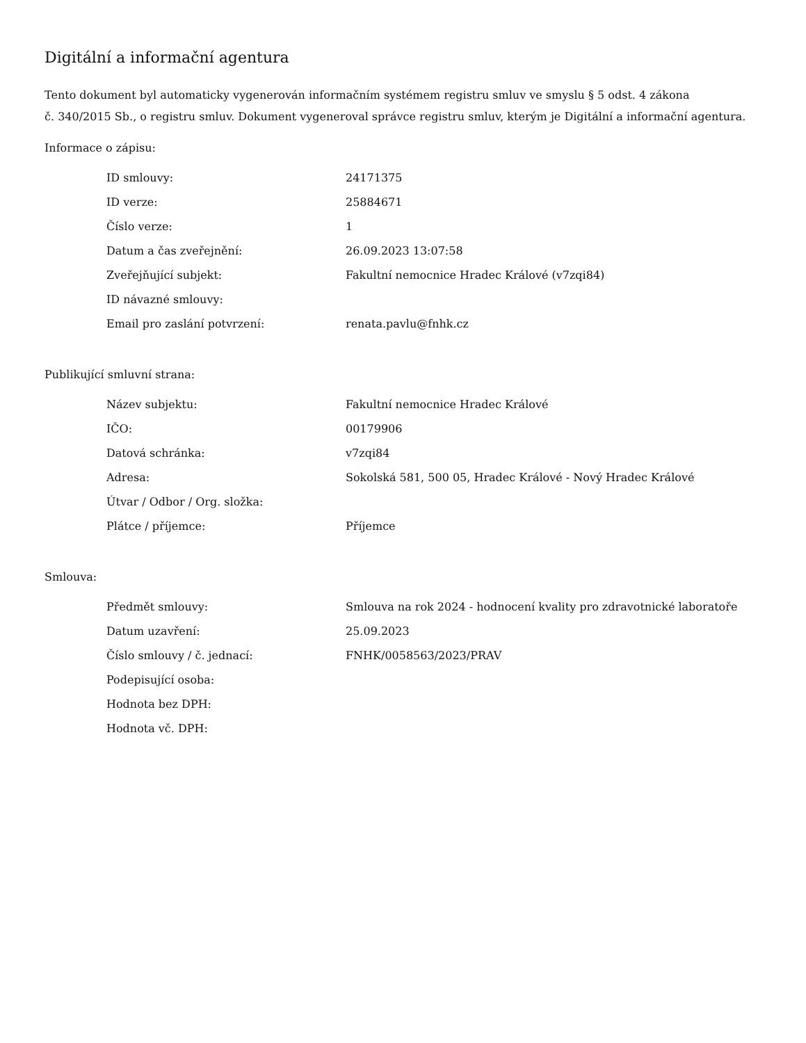Digitální a informační agentura
Tento dokument byl automaticky vygenerován informačním systémem registru smluv ve smyslu § 5 odst. 4 zákona
č. 340/2015 Sb., o registru smluv. Dokument vygeneroval správce registru smluv, kterým je Digitální a informační agentura.
Informace o zápisu:
| ID smlouvy: | 24171375 |
| ID verze: | 25884671 |
| Číslo verze: | 1 |
| Datum a čas zveřejnění: | 26.09.2023 13:07:58 |
| Zveřejňující subjekt: | Fakultní nemocnice Hradec Králové (v7zqi84) |
| ID návazné smlouvy: | |
| Email pro zaslání potvrzení: | renata.pavlu@fnhk.cz |
Publikující smluvní strana:
| Název subjektu: | Fakultní nemocnice Hradec Králové |
| IČO: | 00179906 |
| Datová schránka: | v7zqi84 |
| Adresa: | Sokolská 581, 500 05, Hradec Králové - Nový Hradec Králové |
| Útvar / Odbor / Org. složka: | |
| Plátce / příjemce: | Příjemce |
Smlouva:
| Předmět smlouvy: | Smlouva na rok 2024 - hodnocení kvality pro zdravotnické laboratoře |
| Datum uzavření: | 25.09.2023 |
| Číslo smlouvy / č. jednací: | FNHK/0058563/2023/PRAV |
| Podepisující osoba: | |
| Hodnota bez DPH: | |
| Hodnota vč. DPH: | |